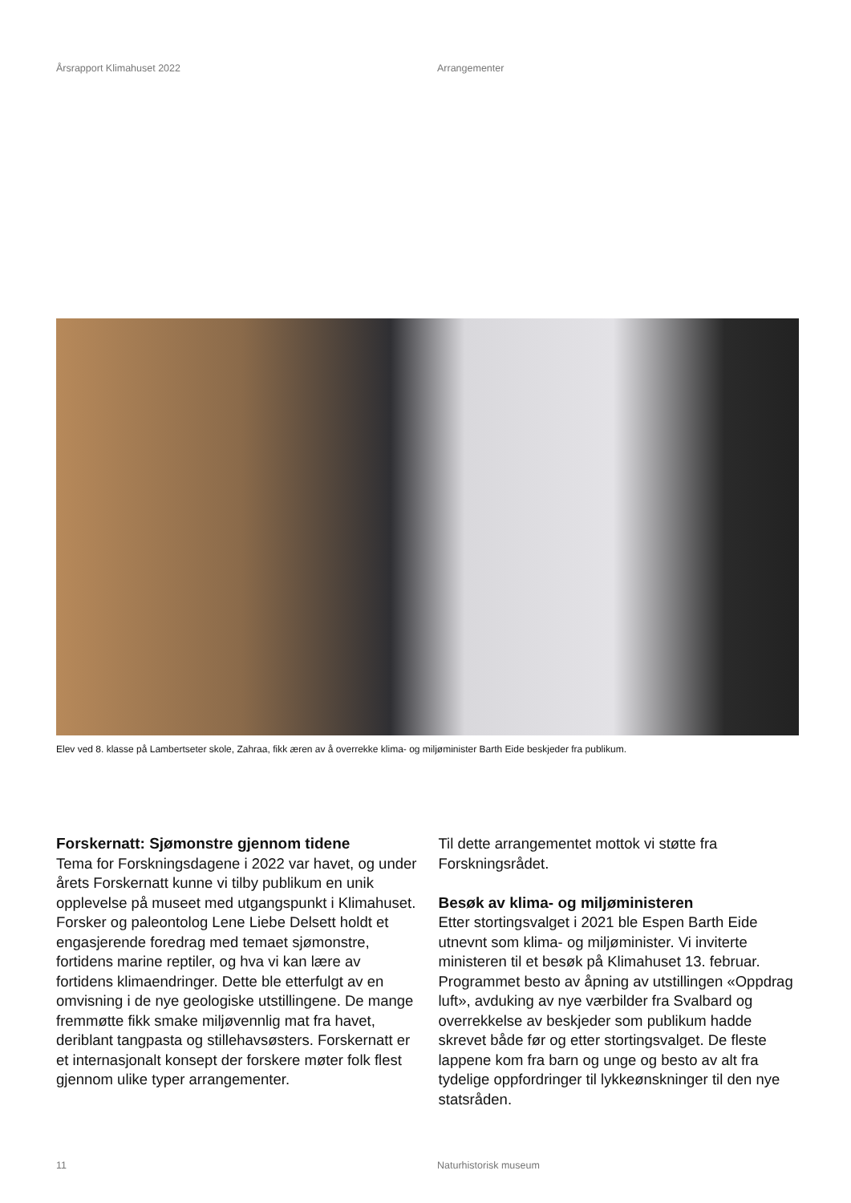Årsrapport Klimahuset 2022 Arrangementer
Elev ved 8. klasse på Lambertseter skole, Zahraa, fikk æren av å overrekke klima- og miljøminister Barth Eide beskjeder fra publikum.
Forskernatt: Sjømonstre gjennom tidene
Tema for Forskningsdagene i 2022 var havet, og under årets Forskernatt kunne vi tilby publikum en unik opplevelse på museet med utgangspunkt i Klimahuset. Forsker og paleontolog Lene Liebe Delsett holdt et engasjerende foredrag med temaet sjømonstre, fortidens marine reptiler, og hva vi kan lære av fortidens klimaendringer. Dette ble etterfulgt av en omvisning i de nye geologiske utstillingene. De mange fremmøtte fikk smake miljøvennlig mat fra havet, deriblant tangpasta og stillehavsøsters. Forskernatt er et internasjonalt konsept der forskere møter folk flest gjennom ulike typer arrangementer.
Til dette arrangementet mottok vi støtte fra Forskningsrådet.
Besøk av klima- og miljøministeren
Etter stortingsvalget i 2021 ble Espen Barth Eide utnevnt som klima- og miljøminister. Vi inviterte ministeren til et besøk på Klimahuset 13. februar. Programmet besto av åpning av utstillingen «Oppdrag luft», avduking av nye værbilder fra Svalbard og overrekkelse av beskjeder som publikum hadde skrevet både før og etter stortingsvalget. De fleste lappene kom fra barn og unge og besto av alt fra tydelige oppfordringer til lykkeønskninger til den nye statsråden.
11 Naturhistorisk museum